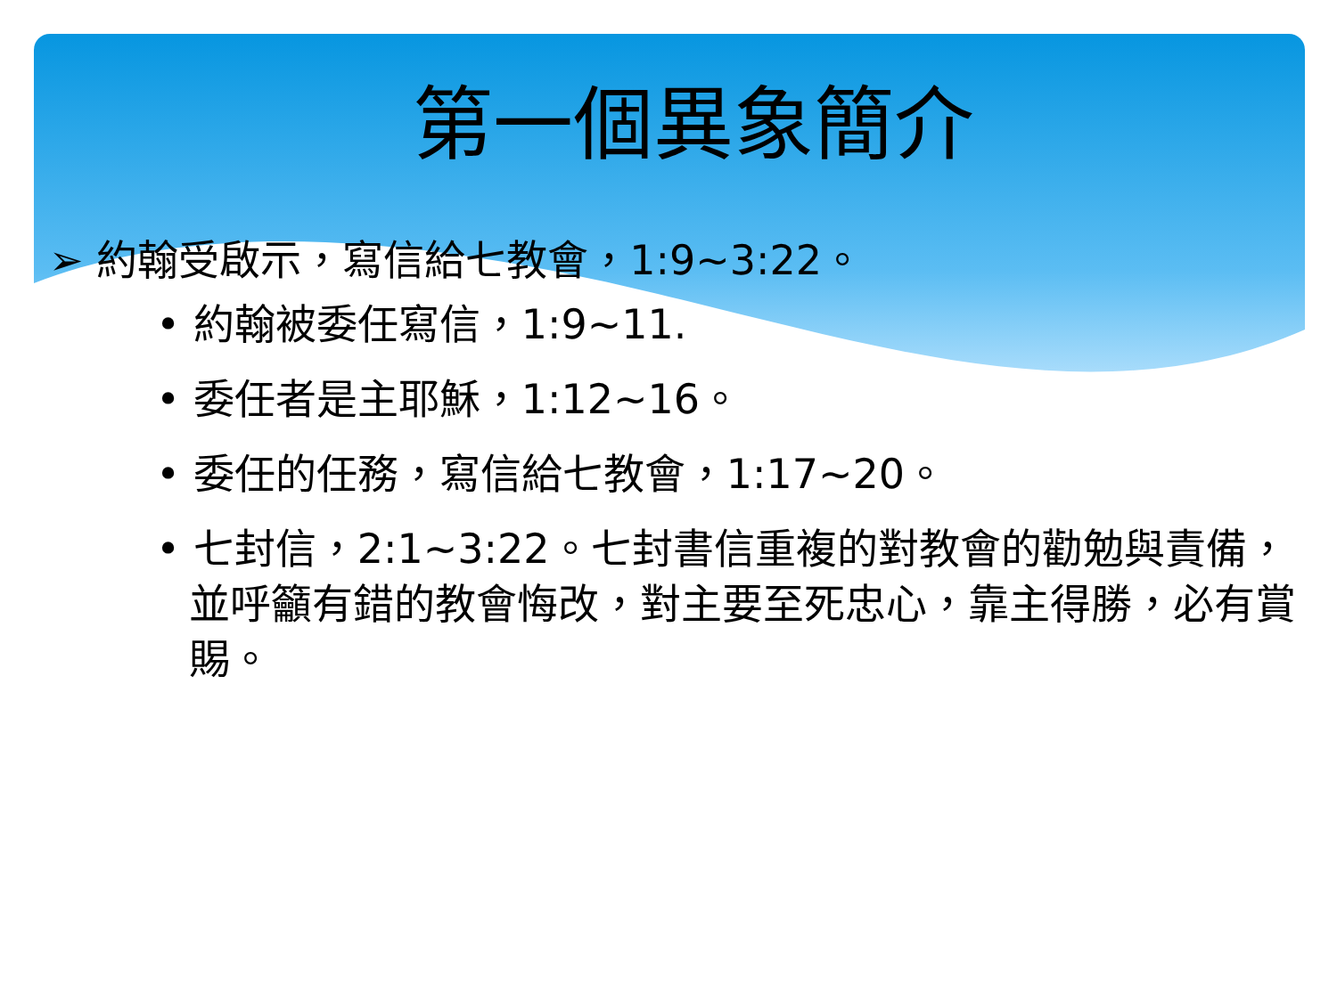第一個異象簡介
➢ 約翰受啟示，寫信給七教會，1:9~3:22。
• 約翰被委任寫信，1:9~11.
• 委任者是主耶穌，1:12~16。
• 委任的任務，寫信給七教會，1:17~20。
• 七封信，2:1~3:22。七封書信重複的對教會的勸勉與責備，並呼籲有錯的教會悔改，對主要至死忠心，靠主得勝，必有賞賜。